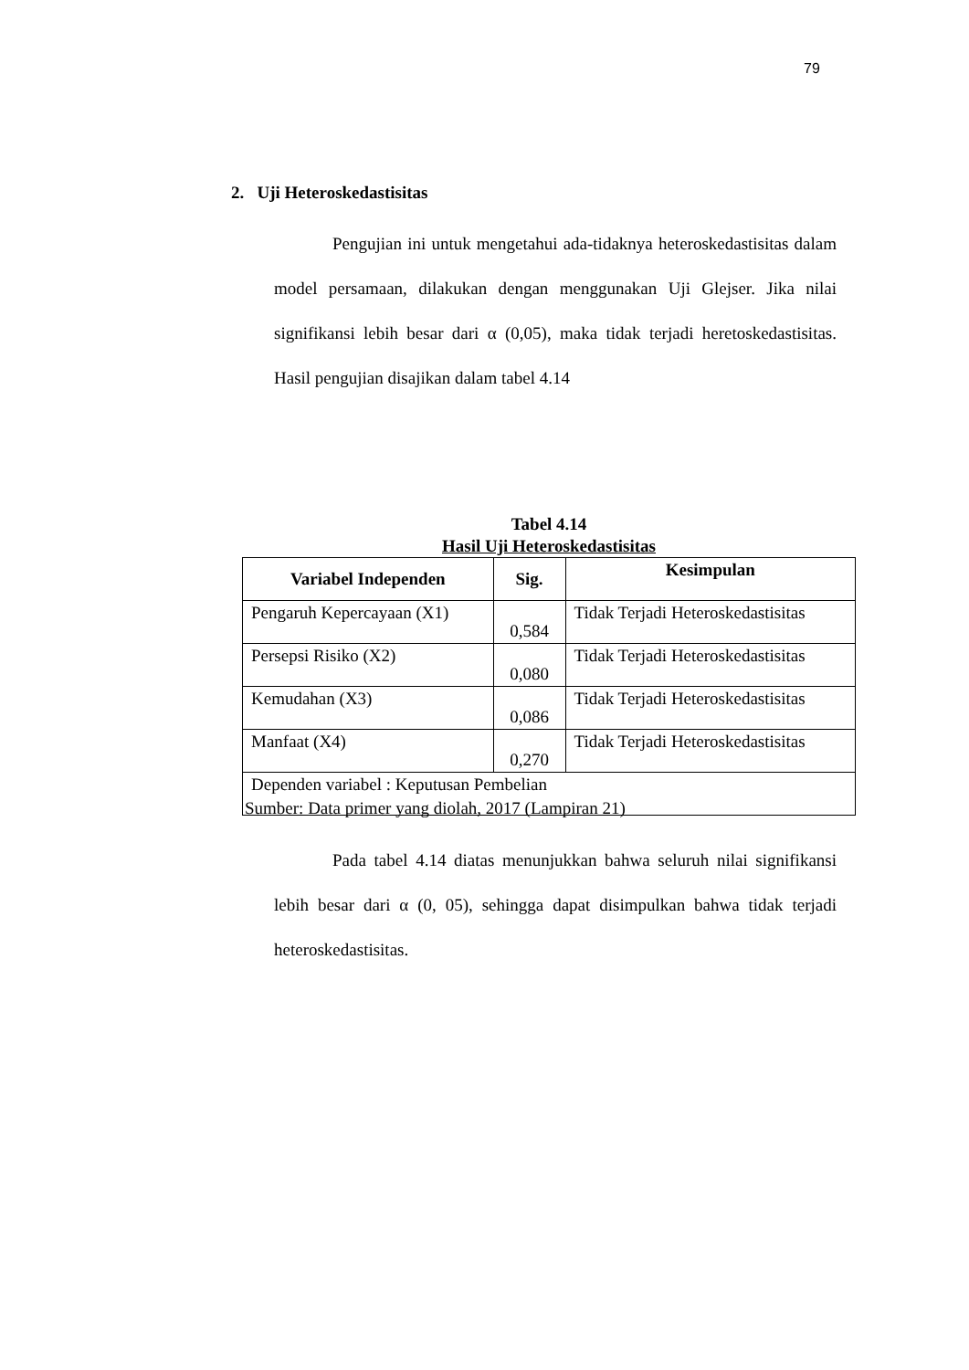79
2. Uji Heteroskedastisitas
Pengujian ini untuk mengetahui ada-tidaknya heteroskedastisitas dalam model persamaan, dilakukan dengan menggunakan Uji Glejser. Jika nilai signifikansi lebih besar dari α (0,05), maka tidak terjadi heretoskedastisitas. Hasil pengujian disajikan dalam tabel 4.14
Tabel 4.14
Hasil Uji Heteroskedastisitas
| Variabel Independen | Sig. | Kesimpulan |
| --- | --- | --- |
| Pengaruh Kepercayaan (X1) | 0,584 | Tidak Terjadi Heteroskedastisitas |
| Persepsi Risiko (X2) | 0,080 | Tidak Terjadi Heteroskedastisitas |
| Kemudahan (X3) | 0,086 | Tidak Terjadi Heteroskedastisitas |
| Manfaat (X4) | 0,270 | Tidak Terjadi Heteroskedastisitas |
| Dependen variabel : Keputusan Pembelian | | |
Sumber: Data primer yang diolah, 2017 (Lampiran 21)
Pada tabel 4.14 diatas menunjukkan bahwa seluruh nilai signifikansi lebih besar dari α (0, 05), sehingga dapat disimpulkan bahwa tidak terjadi heteroskedastisitas.